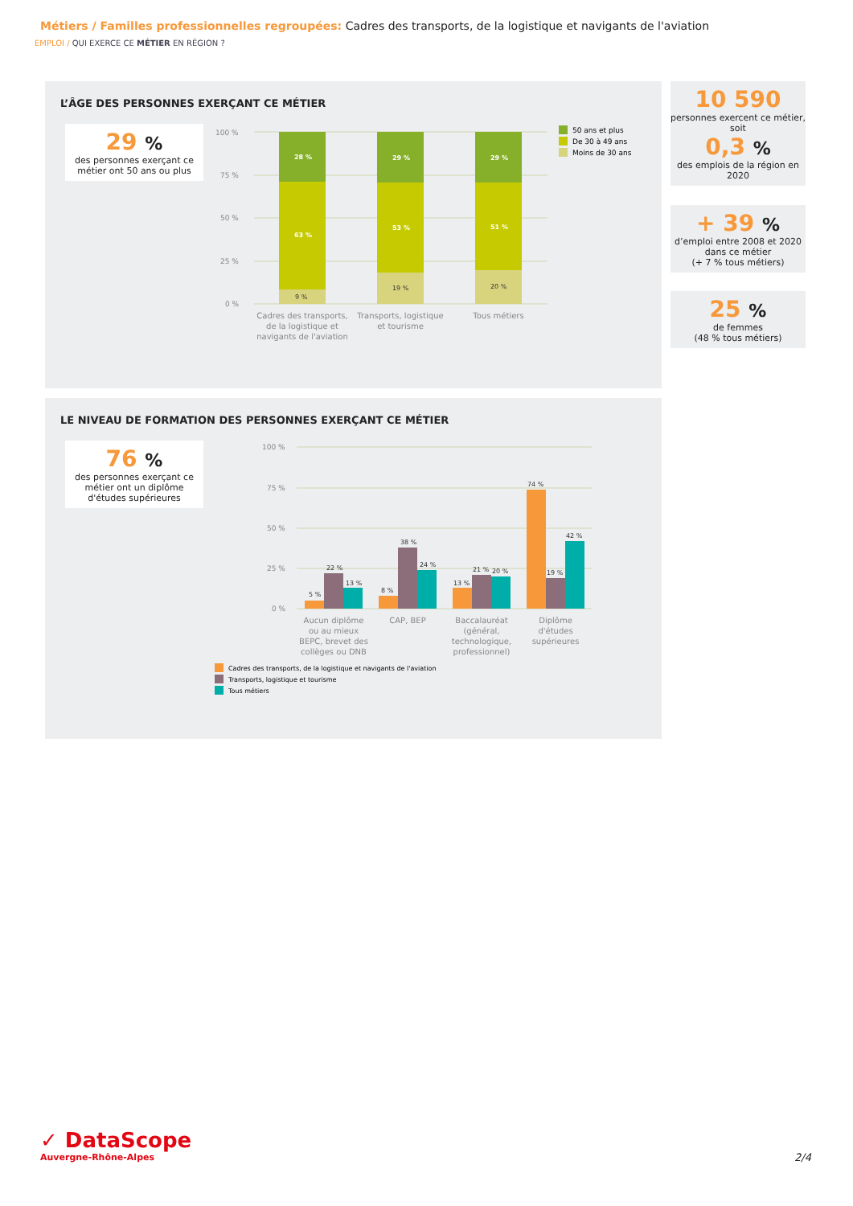Métiers / Familles professionnelles regroupées: Cadres des transports, de la logistique et navigants de l'aviation
EMPLOI / QUI EXERCE CE MÉTIER EN RÉGION ?
L’ÂGE DES PERSONNES EXERÇANT CE MÉTIER
29 %
des personnes exerçant ce métier ont 50 ans ou plus
100 %
75 %
50 %
25 %
0 %
28 %
29 %
29 %
63 %
53 %
51 %
9 %
19 %
20 %
Cadres des transports,
de la logistique et
navigants de l'aviation
Transports, logistique
et tourisme
Tous métiers
50 ans et plus
De 30 à 49 ans
Moins de 30 ans
10 590
personnes exercent ce métier, soit
0,3 %
des emplois de la région en 2020
+ 39 %
d’emploi entre 2008 et 2020 dans ce métier
(+ 7 % tous métiers)
25 %
de femmes
(48 % tous métiers)
LE NIVEAU DE FORMATION DES PERSONNES EXERÇANT CE MÉTIER
76 %
des personnes exerçant ce métier ont un diplôme d'études supérieures
100 %
75 %
50 %
25 %
0 %
5 %
22 %
13 %
8 %
38 %
24 %
13 %
21 %
20 %
74 %
19 %
42 %
Aucun diplôme
ou au mieux
BEPC, brevet des
collèges ou DNB
CAP, BEP
Baccalauréat
(général,
technologique,
professionnel)
Diplôme
d'études
supérieures
Cadres des transports, de la logistique et navigants de l'aviation
Transports, logistique et tourisme
Tous métiers
✓ DataScope
Auvergne-Rhône-Alpes
2/4